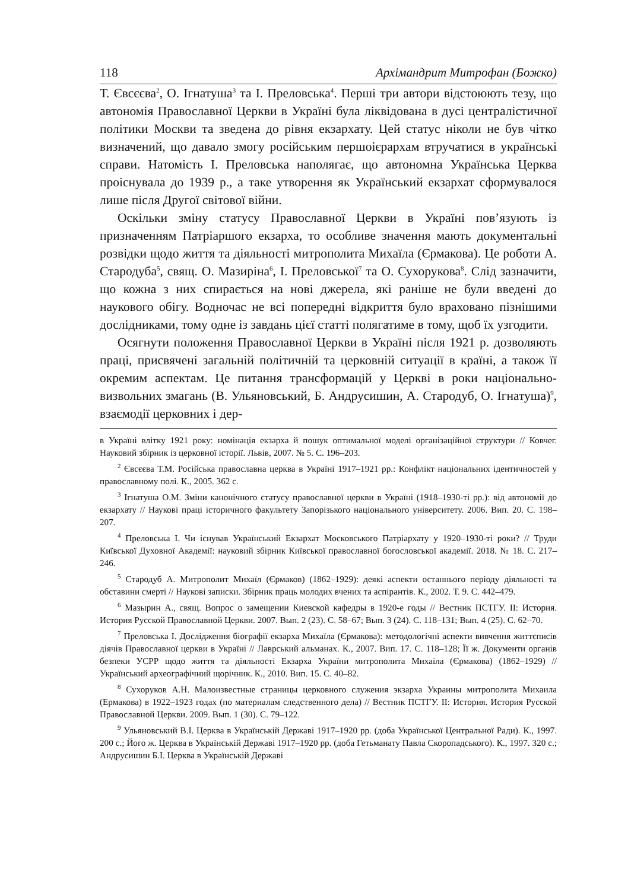118 Архімандрит Митрофан (Божко)
Т. Євсєєва<sup>2</sup>, О. Ігнатуша<sup>3</sup> та І. Преловська<sup>4</sup>. Перші три автори відстоюють тезу, що автономія Православної Церкви в Україні була ліквідована в дусі централістичної політики Москви та зведена до рівня екзархату. Цей статус ніколи не був чітко визначений, що давало змогу російським першоієрархам втручатися в українські справи. Натомість І. Преловська наполягає, що автономна Українська Церква проіснувала до 1939 р., а таке утворення як Український екзархат сформувалося лише після Другої світової війни.
Оскільки зміну статусу Православної Церкви в Україні пов’язують із призначенням Патріаршого екзарха, то особливе значення мають документальні розвідки щодо життя та діяльності митрополита Михаїла (Єрмакова). Це роботи А. Стародуба<sup>5</sup>, свящ. О. Мазиріна<sup>6</sup>, І. Преловської<sup>7</sup> та О. Сухорукова<sup>8</sup>. Слід зазначити, що кожна з них спирається на нові джерела, які раніше не були введені до наукового обігу. Водночас не всі попередні відкриття було враховано пізнішими дослідниками, тому одне із завдань цієї статті полягатиме в тому, щоб їх узгодити.
Осягнути положення Православної Церкви в Україні після 1921 р. дозволяють праці, присвячені загальній політичній та церковній ситуації в країні, а також її окремим аспектам. Це питання трансформацій у Церкві в роки національно-визвольних змагань (В. Ульяновський, Б. Андрусишин, А. Стародуб, О. Ігнатуша)<sup>9</sup>, взаємодії церковних і дер-
в Україні влітку 1921 року: номінація екзарха й пошук оптимальної моделі організаційної структури // Ковчег. Науковий збірник із церковної історії. Львів, 2007. № 5. С. 196–203.
<sup>2</sup> Євсєєва Т.М. Російська православна церква в Україні 1917–1921 рр.: Конфлікт національних ідентичностей у православному полі. К., 2005. 362 с.
<sup>3</sup> Ігнатуша О.М. Зміни канонічного статусу православної церкви в Україні (1918–1930-ті рр.): від автономії до екзархату // Наукові праці історичного факультету Запорізького національного університету. 2006. Вип. 20. С. 198–207.
<sup>4</sup> Преловська І. Чи існував Український Екзархат Московського Патріархату у 1920–1930-ті роки? // Труди Київської Духовної Академії: науковий збірник Київської православної богословської академії. 2018. № 18. С. 217–246.
<sup>5</sup> Стародуб А. Митрополит Михаїл (Єрмаков) (1862–1929): деякі аспекти останнього періоду діяльності та обставини смерті // Наукові записки. Збірник праць молодих вчених та аспірантів. К., 2002. Т. 9. С. 442–479.
<sup>6</sup> Мазырин А., свящ. Вопрос о замещении Киевской кафедры в 1920-е годы // Вестник ПСТГУ. II: История. История Русской Православной Церкви. 2007. Вып. 2 (23). С. 58–67; Вып. 3 (24). С. 118–131; Вып. 4 (25). С. 62–70.
<sup>7</sup> Преловська І. Дослідження біографії екзарха Михаїла (Єрмакова): методологічні аспекти вивчення життєписів діячів Православної церкви в Україні // Лаврський альманах. К., 2007. Вип. 17. С. 118–128; Її ж. Документи органів безпеки УСРР щодо життя та діяльності Екзарха України митрополита Михаїла (Єрмакова) (1862–1929) // Український археографічний щорічник. К., 2010. Вип. 15. С. 40–82.
<sup>8</sup> Сухоруков А.Н. Малоизвестные страницы церковного служения экзарха Украины митрополита Михаила (Ермакова) в 1922–1923 годах (по материалам следственного дела) // Вестник ПСТГУ. II: История. История Русской Православной Церкви. 2009. Вып. 1 (30). С. 79–122.
<sup>9</sup> Ульяновський В.І. Церква в Українській Державі 1917–1920 рр. (доба Української Центральної Ради). К., 1997. 200 с.; Його ж. Церква в Українській Державі 1917–1920 рр. (доба Гетьманату Павла Скоропадського). К., 1997. 320 с.; Андрусишин Б.І. Церква в Українській Державі